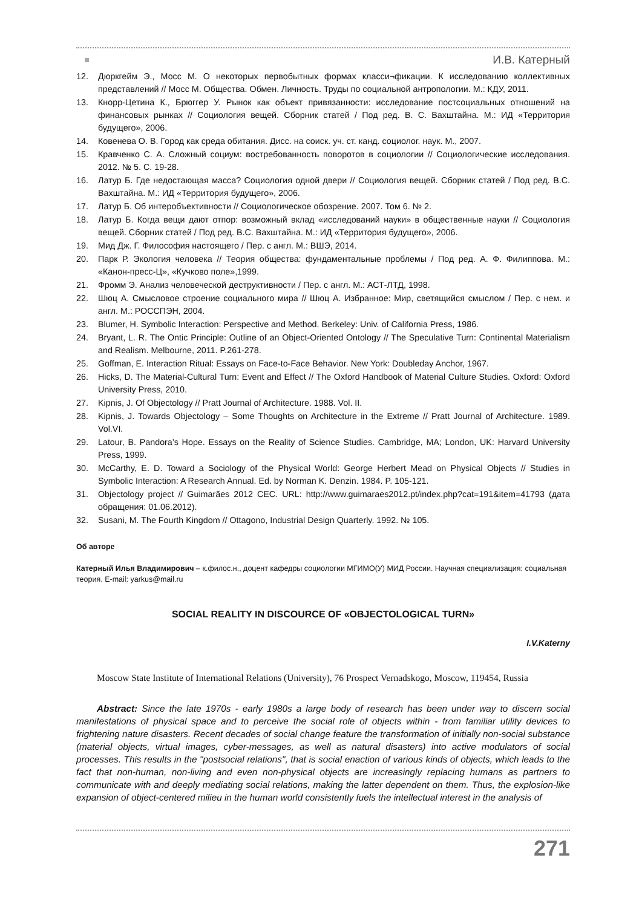И.В. Катерный
12. Дюркгейм Э., Мосс М. О некоторых первобытных формах класси¬фикации. К исследованию коллективных представлений // Мосс М. Общества. Обмен. Личность. Труды по социальной антропологии. М.: КДУ, 2011.
13. Кнорр-Цетина К., Брюггер У. Рынок как объект привязанности: исследование постсоциальных отношений на финансовых рынках // Социология вещей. Сборник статей / Под ред. В. С. Вахштайна. М.: ИД «Территория будущего», 2006.
14. Ковенева О. В. Город как среда обитания. Дисс. на соиск. уч. ст. канд. социолог. наук. М., 2007.
15. Кравченко С. А. Сложный социум: востребованность поворотов в социологии // Социологические исследования. 2012. № 5. С. 19-28.
16. Латур Б. Где недостающая масса? Социология одной двери // Социология вещей. Сборник статей / Под ред. В.С. Вахштайна. М.: ИД «Территория будущего», 2006.
17. Латур Б. Об интеробъективности // Социологическое обозрение. 2007. Том 6. № 2.
18. Латур Б. Когда вещи дают отпор: возможный вклад «исследований науки» в общественные науки // Социология вещей. Сборник статей / Под ред. В.С. Вахштайна. М.: ИД «Территория будущего», 2006.
19. Мид Дж. Г. Философия настоящего / Пер. с англ. М.: ВШЭ, 2014.
20. Парк Р. Экология человека // Теория общества: фундаментальные проблемы / Под ред. А. Ф. Филиппова. М.: «Канон-пресс-Ц», «Кучково поле»,1999.
21. Фромм Э. Анализ человеческой деструктивности / Пер. с англ. М.: АСТ-ЛТД, 1998.
22. Шюц А. Смысловое строение социального мира // Шюц А. Избранное: Мир, светящийся смыслом / Пер. с нем. и англ. М.: РОССПЭН, 2004.
23. Blumer, H. Symbolic Interaction: Perspective and Method. Berkeley: Univ. of California Press, 1986.
24. Bryant, L. R. The Ontic Principle: Outline of an Object-Oriented Ontology // The Speculative Turn: Continental Materialism and Realism. Melbourne, 2011. P.261-278.
25. Goffman, E. Interaction Ritual: Essays on Face-to-Face Behavior. New York: Doubleday Anchor, 1967.
26. Hicks, D. The Material-Cultural Turn: Event and Effect // The Oxford Handbook of Material Culture Studies. Oxford: Oxford University Press, 2010.
27. Kipnis, J. Of Objectology // Pratt Journal of Architecture. 1988. Vol. II.
28. Kipnis, J. Towards Objectology – Some Thoughts on Architecture in the Extreme // Pratt Journal of Architecture. 1989. Vol.VI.
29. Latour, B. Pandora’s Hope. Essays on the Reality of Science Studies. Cambridge, MA; London, UK: Harvard University Press, 1999.
30. McCarthy, E. D. Toward a Sociology of the Physical World: George Herbert Mead on Physical Objects // Studies in Symbolic Interaction: A Research Annual. Ed. by Norman K. Denzin. 1984. P. 105-121.
31. Objectology project // Guimarães 2012 CEC. URL: http://www.guimaraes2012.pt/index.php?cat=191&item=41793 (дата обращения: 01.06.2012).
32. Susani, M. The Fourth Kingdom // Ottagono, Industrial Design Quarterly. 1992. № 105.
Об авторе
Катерный Илья Владимирович – к.филос.н., доцент кафедры социологии МГИМО(У) МИД России. Научная специализация: социальная теория. E-mail: yarkus@mail.ru
SOCIAL REALITY IN DISCOURCE OF «OBJECTOLOGICAL TURN»
I.V.Katerny
Moscow State Institute of International Relations (University), 76 Prospect Vernadskogo, Moscow, 119454, Russia
Abstract: Since the late 1970s - early 1980s a large body of research has been under way to discern social manifestations of physical space and to perceive the social role of objects within - from familiar utility devices to frightening nature disasters. Recent decades of social change feature the transformation of initially non-social substance (material objects, virtual images, cyber-messages, as well as natural disasters) into active modulators of social processes. This results in the "postsocial relations", that is social enaction of various kinds of objects, which leads to the fact that non-human, non-living and even non-physical objects are increasingly replacing humans as partners to communicate with and deeply mediating social relations, making the latter dependent on them. Thus, the explosion-like expansion of object-centered milieu in the human world consistently fuels the intellectual interest in the analysis of
271